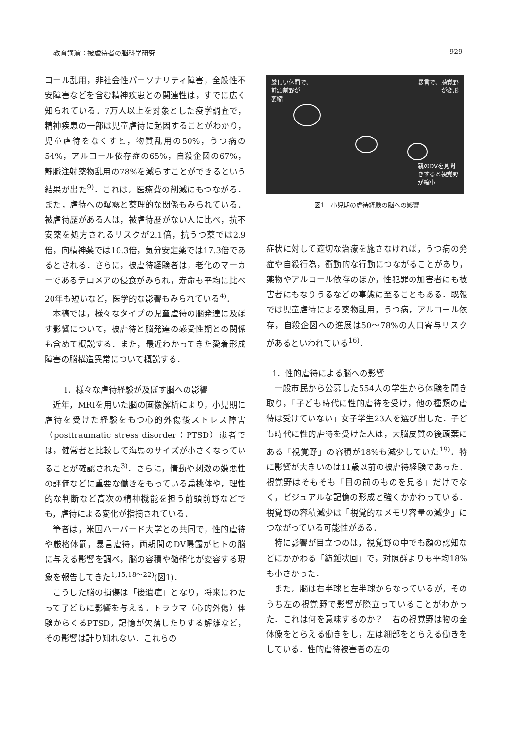教育講演：被虐待者の脳科学研究 929
コール乱用，非社会性パーソナリティ障害，全般性不安障害などを含む精神疾患との関連性は，すでに広く知られている．7万人以上を対象とした疫学調査で，精神疾患の一部は児童虐待に起因することがわかり，児童虐待をなくすと，物質乱用の50%，うつ病の54%，アルコール依存症の65%，自殺企図の67%，静脈注射薬物乱用の78%を減らすことができるという結果が出た<sup>9)</sup>．これは，医療費の削減にもつながる．また，虐待への曝露と薬理的な関係もみられている．被虐待歴がある人は，被虐待歴がない人に比べ，抗不安薬を処方されるリスクが2.1倍，抗うつ薬では2.9倍，向精神薬では10.3倍，気分安定薬では17.3倍であるとされる．さらに，被虐待経験者は，老化のマーカーであるテロメアの侵食がみられ，寿命も平均に比べ20年も短いなど，医学的な影響もみられている<sup>4)</sup>．
本稿では，様々なタイプの児童虐待の脳発達に及ぼす影響について，被虐待と脳発達の感受性期との関係も含めて概説する．また，最近わかってきた愛着形成障害の脳構造異常について概説する．
Ⅰ．様々な虐待経験が及ぼす脳への影響
近年，MRIを用いた脳の画像解析により，小児期に虐待を受けた経験をもつ心的外傷後ストレス障害（posttraumatic stress disorder：PTSD）患者では，健常者と比較して海馬のサイズが小さくなっていることが確認された<sup>3)</sup>．さらに，情動や刺激の嫌悪性の評価などに重要な働きをもっている扁桃体や，理性的な判断など高次の精神機能を担う前頭前野などでも，虐待による変化が指摘されている．
筆者は，米国ハーバード大学との共同で，性的虐待や厳格体罰，暴言虐待，両親間のDV曝露がヒトの脳に与える影響を調べ，脳の容積や髄鞘化が変容する現象を報告してきた<sup>1,15,18〜22)</sup>(図1)．
こうした脳の損傷は「後遺症」となり，将来にわたって子どもに影響を与える．トラウマ（心的外傷）体験からくるPTSD，記憶が欠落したりする解離など，その影響は計り知れない．これらの
厳しい体罰で、
前頭前野が
萎縮
暴言で、聴覚野
が変形
親のDVを見聞
きすると視覚野
が縮小
図1　小児期の虐待経験の脳への影響
症状に対して適切な治療を施さなければ，うつ病の発症や自殺行為，衝動的な行動につながることがあり，薬物やアルコール依存のほか，性犯罪の加害者にも被害者にもなりうるなどの事態に至ることもある．既報では児童虐待による薬物乱用，うつ病，アルコール依存，自殺企図への進展は50〜78%の人口寄与リスクがあるといわれている<sup>16)</sup>．
1．性的虐待による脳への影響
一般市民から公募した554人の学生から体験を聞き取り，「子ども時代に性的虐待を受け，他の種類の虐待は受けていない」女子学生23人を選び出した．子ども時代に性的虐待を受けた人は，大脳皮質の後頭葉にある「視覚野」の容積が18%も減少していた<sup>19)</sup>．特に影響が大きいのは11歳以前の被虐待経験であった．視覚野はそもそも「目の前のものを見る」だけでなく，ビジュアルな記憶の形成と強くかかわっている．視覚野の容積減少は「視覚的なメモリ容量の減少」につながっている可能性がある．
特に影響が目立つのは，視覚野の中でも顔の認知などにかかわる「紡錘状回」で，対照群よりも平均18%も小さかった．
また，脳は右半球と左半球からなっているが，そのうち左の視覚野で影響が際立っていることがわかった．これは何を意味するのか？　右の視覚野は物の全体像をとらえる働きをし，左は細部をとらえる働きをしている．性的虐待被害者の左の